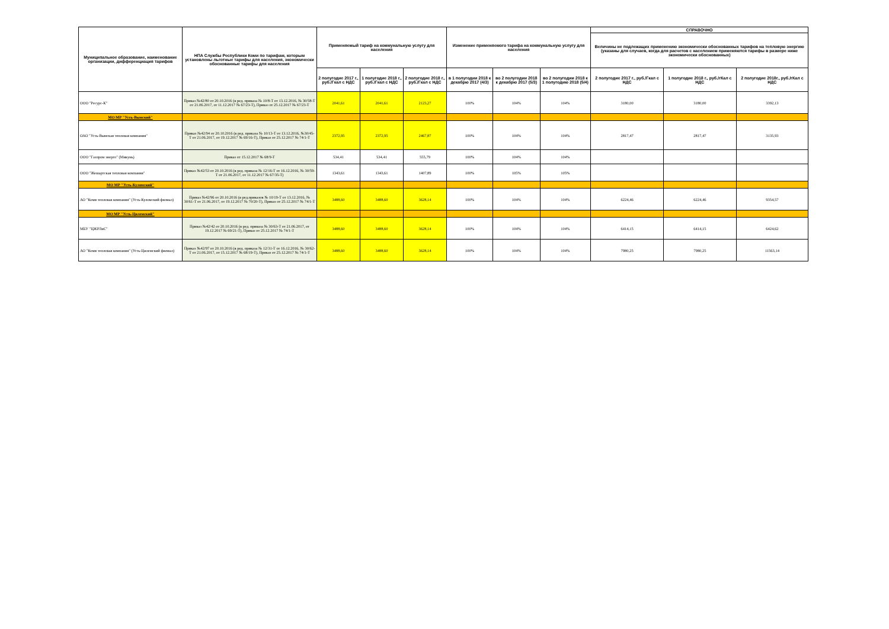| Муниципальное образование, наименование организации, дифференциация тарифов | НПА Службы Республики Коми по тарифам, которым установлены льготные тарифы для населения, экономически обоснованные тарифы для населения | Применяемый тариф на коммунальную услугу для населения | | | Изменение применяемого тарифа на коммунальную услугу для населения | | | СПРАВОЧНО | | |
| --- | --- | --- | --- | --- | --- | --- | --- | --- | --- | --- |
| | | | | | | | | Величины не подлежащих применению экономически обоснованных тарифов на тепловую энергию (указаны для случаев, когда для расчетов с населением применяются тарифы в размере ниже экономически обоснованных) | | |
| | | 2 полугодие 2017 г., руб./Гкал с НДС | 1 полугодие 2018 г., руб./Гкал с НДС | 2 полугодие 2018 г., руб./Гкал с НДС | в 1 полугодии 2018 к декабрю 2017 (4/3) | во 2 полугодии 2018 к декабрю 2017 (5/3) | во 2 полугодии 2018 к 1 полугодию 2018 (5/4) | 2 полугодие 2017 г., руб./Гкал с НДС | 1 полугодие 2018 г., руб./гКал с НДС | 2 полугодие 2018г., руб./гКал с НДС |
| ООО "Ресурс-К" | Приказ №42/80 от 20.10.2016 (в ред. приказа № 10/8-Т от 13.12.2016, № 30/58-Т от 21.06.2017, от 11.12.2017 № 67/23-Т), Приказ от 25.12.2017 № 67/23-Т | 2041,61 | 2041,61 | 2123,27 | 100% | 104% | 104% | 3180,00 | 3180,00 | 3392,13 |
| МО МР "Усть-Вымский" | | | | | | | | | | |
| ОАО "Усть-Вымская тепловая компания" | Приказ №42/94 от 20.10.2016 (в ред. приказа № 10/13-Т от 13.12.2016, №30/45-Т от 21.06.2017, от 19.12.2017 № 69/16-Т), Приказ от 25.12.2017 № 74/1-Т | 2372,95 | 2372,95 | 2467,87 | 100% | 104% | 104% | 2817,47 | 2817,47 | 3135,93 |
| ООО "Газпром энерго" (Микунь) | Приказ от 15.12.2017 № 68/9-Т | 534,41 | 534,41 | 555,79 | 100% | 104% | 104% | | | |
| ООО "Жешартская тепловая компания" | Приказ №42/53 от 20.10.2016 (в ред. приказа № 12/16-Т от 16.12.2016, № 30/59-Т от 21.06.2017, от 11.12.2017 № 67/35-Т) | 1343,61 | 1343,61 | 1407,89 | 100% | 105% | 105% | | | |
| МО МР "Усть-Куломский" | | | | | | | | | | |
| АО "Коми тепловая компания" (Усть-Куломский филиал) | Приказ №42/96 от 20.10.2016 (в ред.приказов № 10/19-Т от 13.12.2016, № 30/61-Т от 21.06.2017, от 19.12.2017 № 70/20-Т), Приказ от 25.12.2017 № 74/1-Т | 3488,60 | 3488,60 | 3628,14 | 100% | 104% | 104% | 6224,46 | 6224,46 | 9354,57 |
| МО МР "Усть-Цилемский" | | | | | | | | | | |
| МБУ "ЦЖРЛиС" | Приказ №42/42 от 20.10.2016 (в ред. приказа № 30/63-Т от 21.06.2017, от 19.12.2017 № 69/21-Т), Приказ от 25.12.2017 № 74/1-Т | 3488,60 | 3488,60 | 3628,14 | 100% | 104% | 104% | 6414,15 | 6414,15 | 6424,62 |
| АО "Коми тепловая компания" (Усть-Цилемский филиал) | Приказ №42/97 от 20.10.2016 (в ред. приказа № 12/31-Т от 16.12.2016, № 30/62-Т от 21.06.2017, от 15.12.2017 № 68/19-Т), Приказ от 25.12.2017 № 74/1-Т | 3488,60 | 3488,60 | 3628,14 | 100% | 104% | 104% | 7980,25 | 7980,25 | 11563,14 |